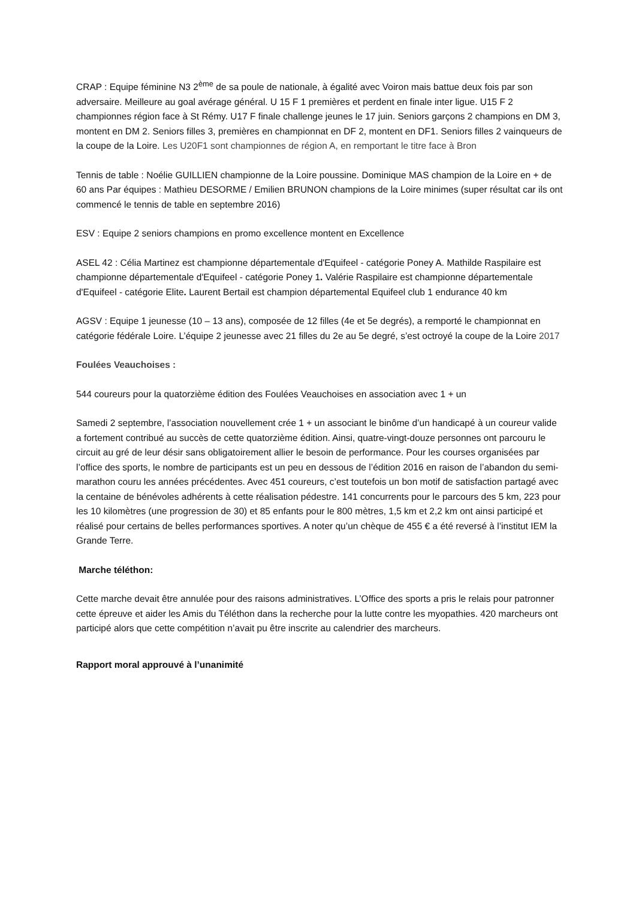CRAP : Equipe féminine N3 2<sup>ème</sup> de sa poule de nationale, à égalité avec Voiron mais battue deux fois par son adversaire. Meilleure au goal avérage général. U 15 F 1 premières et perdent en finale inter ligue. U15 F 2 championnes région face à St Rémy. U17 F finale challenge jeunes le 17 juin. Seniors garçons 2 champions en DM 3, montent en DM 2. Seniors filles 3, premières en championnat en DF 2, montent en DF1. Seniors filles 2 vainqueurs de la coupe de la Loire. Les U20F1 sont championnes de région A, en remportant le titre face à Bron
Tennis de table : Noélie GUILLIEN championne de la Loire poussine. Dominique MAS champion de la Loire en + de 60 ans Par équipes : Mathieu DESORME / Emilien BRUNON champions de la Loire minimes (super résultat car ils ont commencé le tennis de table en septembre 2016)
ESV : Equipe 2 seniors champions en promo excellence montent en Excellence
ASEL 42 : Célia Martinez est championne départementale d'Equifeel - catégorie Poney A. Mathilde Raspilaire est championne départementale d'Equifeel - catégorie Poney 1. Valérie Raspilaire est championne départementale d'Equifeel - catégorie Elite. Laurent Bertail est champion départemental Equifeel club 1 endurance 40 km
AGSV : Equipe 1 jeunesse (10 – 13 ans), composée de 12 filles (4e et 5e degrés), a remporté le championnat en catégorie fédérale Loire. L’équipe 2 jeunesse avec 21 filles du 2e au 5e degré, s’est octroyé la coupe de la Loire 2017
Foulées Veauchoises :
544 coureurs pour la quatorzième édition des Foulées Veauchoises en association avec 1 + un
Samedi 2 septembre, l’association nouvellement crée 1 + un associant le binôme d’un handicapé à un coureur valide a fortement contribué au succès de cette quatorzième édition. Ainsi, quatre-vingt-douze personnes ont parcouru le circuit au gré de leur désir sans obligatoirement allier le besoin de performance. Pour les courses organisées par l’office des sports, le nombre de participants est un peu en dessous de l’édition 2016 en raison de l’abandon du semi-marathon couru les années précédentes. Avec 451 coureurs, c’est toutefois un bon motif de satisfaction partagé avec la centaine de bénévoles adhérents à cette réalisation pédestre. 141 concurrents pour le parcours des 5 km, 223 pour les 10 kilomètres (une progression de 30) et 85 enfants pour le 800 mètres, 1,5 km et 2,2 km ont ainsi participé et réalisé pour certains de belles performances sportives. A noter qu’un chèque de 455 € a été reversé à l’institut IEM la Grande Terre.
Marche téléthon:
Cette marche devait être annulée pour des raisons administratives. L’Office des sports a pris le relais pour patronner cette épreuve et aider les Amis du Téléthon dans la recherche pour la lutte contre les myopathies. 420 marcheurs ont participé alors que cette compétition n’avait pu être inscrite au calendrier des marcheurs.
Rapport moral approuvé à l’unanimité